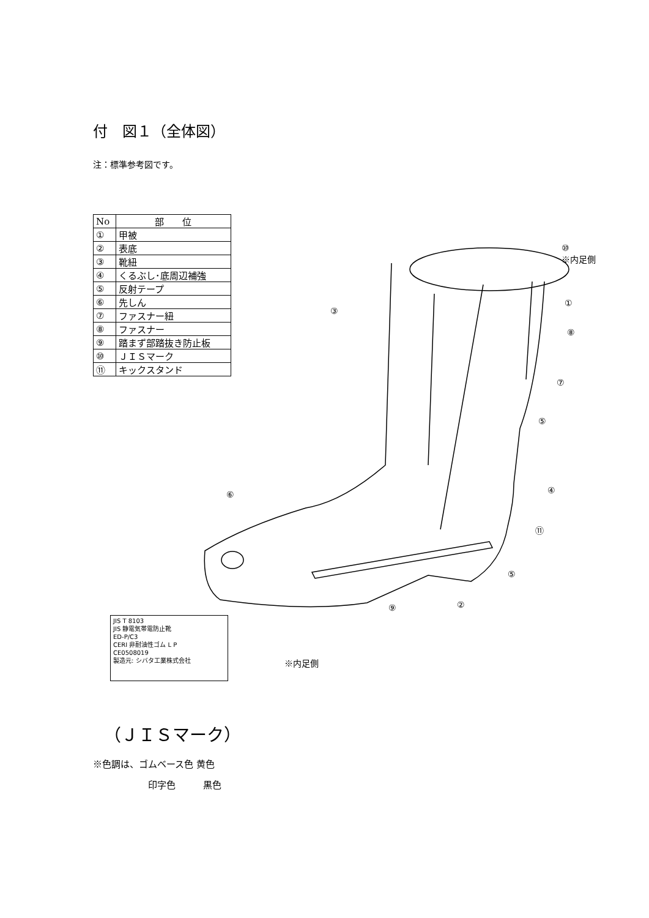付　図１（全体図）
注：標準参考図です。
| No | 部 位 |
| --- | --- |
| ① | 甲被 |
| ② | 表底 |
| ③ | 靴紐 |
| ④ | くるぶし･底周辺補強 |
| ⑤ | 反射テープ |
| ⑥ | 先しん |
| ⑦ | ファスナー紐 |
| ⑧ | ファスナー |
| ⑨ | 踏まず部踏抜き防止板 |
| ⑩ | ＪＩＳマーク |
| ⑪ | キックスタンド |
⑩
※内足側
③
①
⑧
⑦
⑤
④
⑥
⑪
⑤
⑨ ②
JIS T 8103
JIS 静電気帯電防止靴
ED-P/C3
CERI 非耐油性ゴム L P
CE0508019
製造元: シバタ工業株式会社
※内足側
（ＪＩＳマーク）
※色調は、ゴムベース色 黄色
　　　　　　印字色　　　黒色